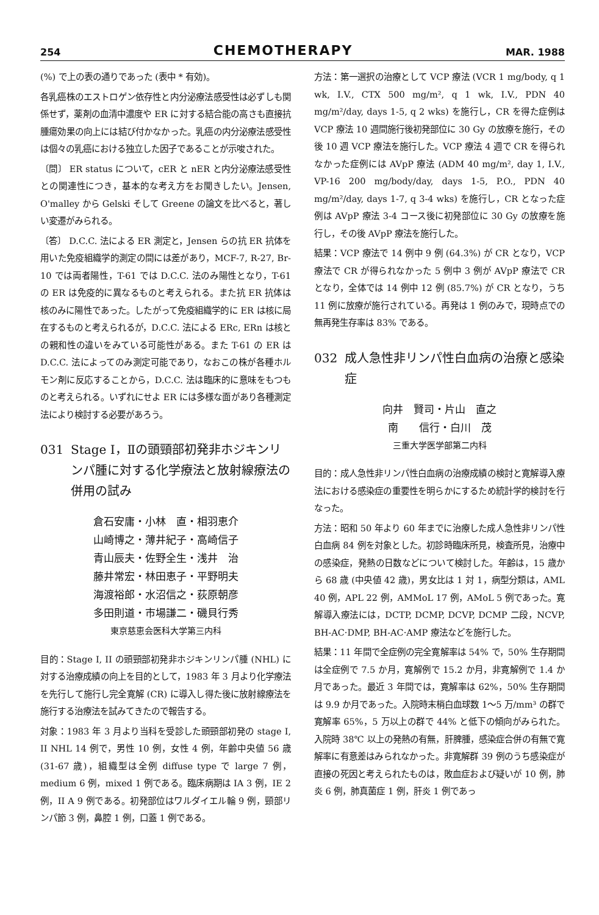254 CHEMOTHERAPY MAR. 1988
(%) で上の表の通りであった (表中 * 有効)。
各乳癌株のエストロゲン依存性と内分泌療法感受性は必ずしも関係せず，薬剤の血清中濃度や ER に対する結合能の高さも直接抗腫瘍効果の向上には結び付かなかった。乳癌の内分泌療法感受性は個々の乳癌における独立した因子であることが示唆された。
〔問〕 ER status について，cER と nER と内分泌療法感受性との関連性につき，基本的な考え方をお聞きしたい。Jensen, O'malley から Gelski そして Greene の論文を比べると，著しい変遷がみられる。
〔答〕 D.C.C. 法による ER 測定と，Jensen らの抗 ER 抗体を用いた免疫組織学的測定の間には差があり，MCF-7, R-27, Br-10 では両者陽性，T-61 では D.C.C. 法のみ陽性となり，T-61 の ER は免疫的に異なるものと考えられる。また抗 ER 抗体は核のみに陽性であった。したがって免疫組織学的に ER は核に局在するものと考えられるが，D.C.C. 法による ERc, ERn は核との親和性の違いをみている可能性がある。また T-61 の ER は D.C.C. 法によってのみ測定可能であり，なおこの株が各種ホルモン剤に反応することから，D.C.C. 法は臨床的に意味をもつものと考えられる。いずれにせよ ER には多様な面があり各種測定法により検討する必要があろう。
031 Stage Ⅰ，Ⅱの頭頸部初発非ホジキンリンパ腫に対する化学療法と放射線療法の併用の試み
倉石安庸・小林　直・相羽恵介
山崎博之・薄井紀子・高崎信子
青山辰夫・佐野全生・浅井　治
藤井常宏・林田恵子・平野明夫
海渡裕郎・水沼信之・荻原朝彦
多田則道・市場謙二・磯貝行秀
東京慈恵会医科大学第三内科
目的：Stage I, II の頭頸部初発非ホジキンリンパ腫 (NHL) に対する治療成績の向上を目的として，1983 年 3 月より化学療法を先行して施行し完全寛解 (CR) に導入し得た後に放射線療法を施行する治療法を試みてきたので報告する。
対象：1983 年 3 月より当科を受診した頭頸部初発の stage I, II NHL 14 例で，男性 10 例，女性 4 例，年齢中央値 56 歳 (31-67 歳)，組織型は全例 diffuse type で large 7 例，medium 6 例，mixed 1 例である。臨床病期は IA 3 例，IE 2 例，II A 9 例である。初発部位はワルダイエル輪 9 例，頸部リンパ節 3 例，鼻腔 1 例，口蓋 1 例である。
方法：第一選択の治療として VCP 療法 (VCR 1 mg/body, q 1 wk, I.V., CTX 500 mg/m², q 1 wk, I.V., PDN 40 mg/m²/day, days 1-5, q 2 wks) を施行し，CR を得た症例は VCP 療法 10 週間施行後初発部位に 30 Gy の放療を施行，その後 10 週 VCP 療法を施行した。VCP 療法 4 週で CR を得られなかった症例には AVpP 療法 (ADM 40 mg/m², day 1, I.V., VP-16 200 mg/body/day, days 1-5, P.O., PDN 40 mg/m²/day, days 1-7, q 3-4 wks) を施行し，CR となった症例は AVpP 療法 3-4 コース後に初発部位に 30 Gy の放療を施行し，その後 AVpP 療法を施行した。
結果：VCP 療法で 14 例中 9 例 (64.3%) が CR となり，VCP 療法で CR が得られなかった 5 例中 3 例が AVpP 療法で CR となり，全体では 14 例中 12 例 (85.7%) が CR となり，うち 11 例に放療が施行されている。再発は 1 例のみで，現時点での無再発生存率は 83% である。
032 成人急性非リンパ性白血病の治療と感染症
向井　賢司・片山　直之
南　　信行・白川　茂
三重大学医学部第二内科
目的：成人急性非リンパ性白血病の治療成績の検討と寛解導入療法における感染症の重要性を明らかにするため統計学的検討を行なった。
方法：昭和 50 年より 60 年までに治療した成人急性非リンパ性白血病 84 例を対象とした。初診時臨床所見，検査所見，治療中の感染症，発熱の日数などについて検討した。年齢は，15 歳から 68 歳 (中央値 42 歳)，男女比は 1 対 1，病型分類は，AML 40 例，APL 22 例，AMMoL 17 例，AMoL 5 例であった。寛解導入療法には，DCTP, DCMP, DCVP, DCMP 二段，NCVP, BH-AC·DMP, BH-AC·AMP 療法などを施行した。
結果：11 年間で全症例の完全寛解率は 54% で，50% 生存期間は全症例で 7.5 か月，寛解例で 15.2 か月，非寛解例で 1.4 か月であった。最近 3 年間では，寛解率は 62%，50% 生存期間は 9.9 か月であった。入院時末梢白血球数 1～5 万/mm³ の群で寛解率 65%，5 万以上の群で 44% と低下の傾向がみられた。入院時 38℃ 以上の発熱の有無，肝脾腫，感染症合併の有無で寛解率に有意差はみられなかった。非寛解群 39 例のうち感染症が直接の死因と考えられたものは，敗血症および疑いが 10 例，肺炎 6 例，肺真菌症 1 例，肝炎 1 例であっ